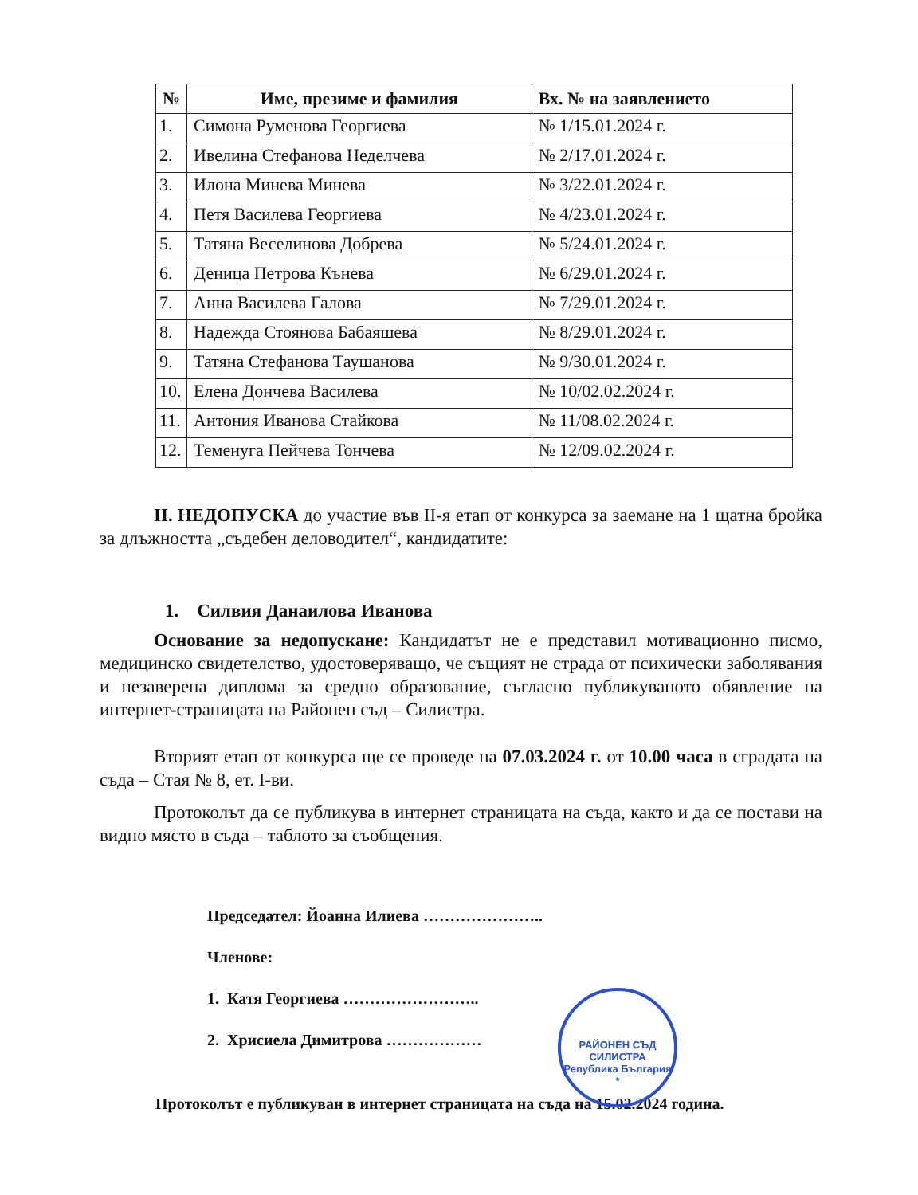| № | Име, презиме и фамилия | Вх. № на заявлението |
| --- | --- | --- |
| 1. | Симона Руменова Георгиева | № 1/15.01.2024 г. |
| 2. | Ивелина Стефанова Неделчева | № 2/17.01.2024 г. |
| 3. | Илона Минева Минева | № 3/22.01.2024 г. |
| 4. | Петя Василева Георгиева | № 4/23.01.2024 г. |
| 5. | Татяна Веселинова Добрева | № 5/24.01.2024 г. |
| 6. | Деница Петрова Кънева | № 6/29.01.2024 г. |
| 7. | Анна Василева Галова | № 7/29.01.2024 г. |
| 8. | Надежда Стоянова Бабаяшева | № 8/29.01.2024 г. |
| 9. | Татяна Стефанова Таушанова | № 9/30.01.2024 г. |
| 10. | Елена Дончева Василева | № 10/02.02.2024 г. |
| 11. | Антония Иванова Стайкова | № 11/08.02.2024 г. |
| 12. | Теменуга Пейчева Тончева | № 12/09.02.2024 г. |
II. НЕДОПУСКА до участие във II-я етап от конкурса за заемане на 1 щатна бройка за длъжността „съдебен деловодител“, кандидатите:
1. Силвия Данаилова Иванова
Основание за недопускане: Кандидатът не е представил мотивационно писмо, медицинско свидетелство, удостоверяващо, че същият не страда от психически заболявания и незаверена диплома за средно образование, съгласно публикуваното обявление на интернет-страницата на Районен съд – Силистра.
Вторият етап от конкурса ще се проведе на 07.03.2024 г. от 10.00 часа в сградата на съда – Стая № 8, ет. I-ви.
Протоколът да се публикува в интернет страницата на съда, както и да се постави на видно място в съда – таблото за съобщения.
Председател: Йоанна Илиева …………………..
Членове:
1. Катя Георгиева ……………………..
2. Хрисиела Димитрова ………………
РАЙОНЕН СЪД СИЛИСТРА
Република България
*
Протоколът е публикуван в интернет страницата на съда на 15.02.2024 година.